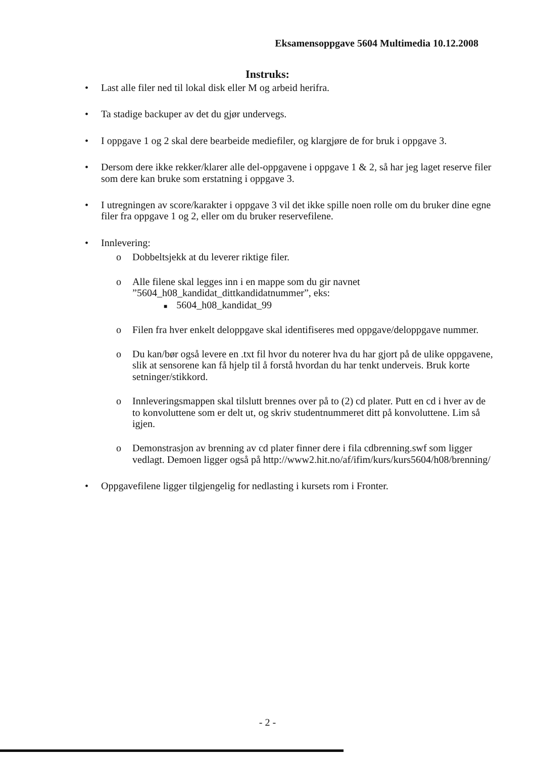Eksamensoppgave 5604 Multimedia 10.12.2008
Instruks:
• Last alle filer ned til lokal disk eller M og arbeid herifra.
• Ta stadige backuper av det du gjør undervegs.
• I oppgave 1 og 2 skal dere bearbeide mediefiler, og klargjøre de for bruk i oppgave 3.
• Dersom dere ikke rekker/klarer alle del-oppgavene i oppgave 1 & 2, så har jeg laget reserve filer som dere kan bruke som erstatning i oppgave 3.
• I utregningen av score/karakter i oppgave 3 vil det ikke spille noen rolle om du bruker dine egne filer fra oppgave 1 og 2, eller om du bruker reservefilene.
• Innlevering:
o Dobbeltsjekk at du leverer riktige filer.
o Alle filene skal legges inn i en mappe som du gir navnet ”5604_h08_kandidat_dittkandidatnummer”, eks:
■ 5604_h08_kandidat_99
o Filen fra hver enkelt deloppgave skal identifiseres med oppgave/deloppgave nummer.
o Du kan/bør også levere en .txt fil hvor du noterer hva du har gjort på de ulike oppgavene, slik at sensorene kan få hjelp til å forstå hvordan du har tenkt underveis. Bruk korte setninger/stikkord.
o Innleveringsmappen skal tilslutt brennes over på to (2) cd plater. Putt en cd i hver av de to konvoluttene som er delt ut, og skriv studentnummeret ditt på konvoluttene. Lim så igjen.
o Demonstrasjon av brenning av cd plater finner dere i fila cdbrenning.swf som ligger vedlagt. Demoen ligger også på http://www2.hit.no/af/ifim/kurs/kurs5604/h08/brenning/
• Oppgavefilene ligger tilgjengelig for nedlasting i kursets rom i Fronter.
- 2 -